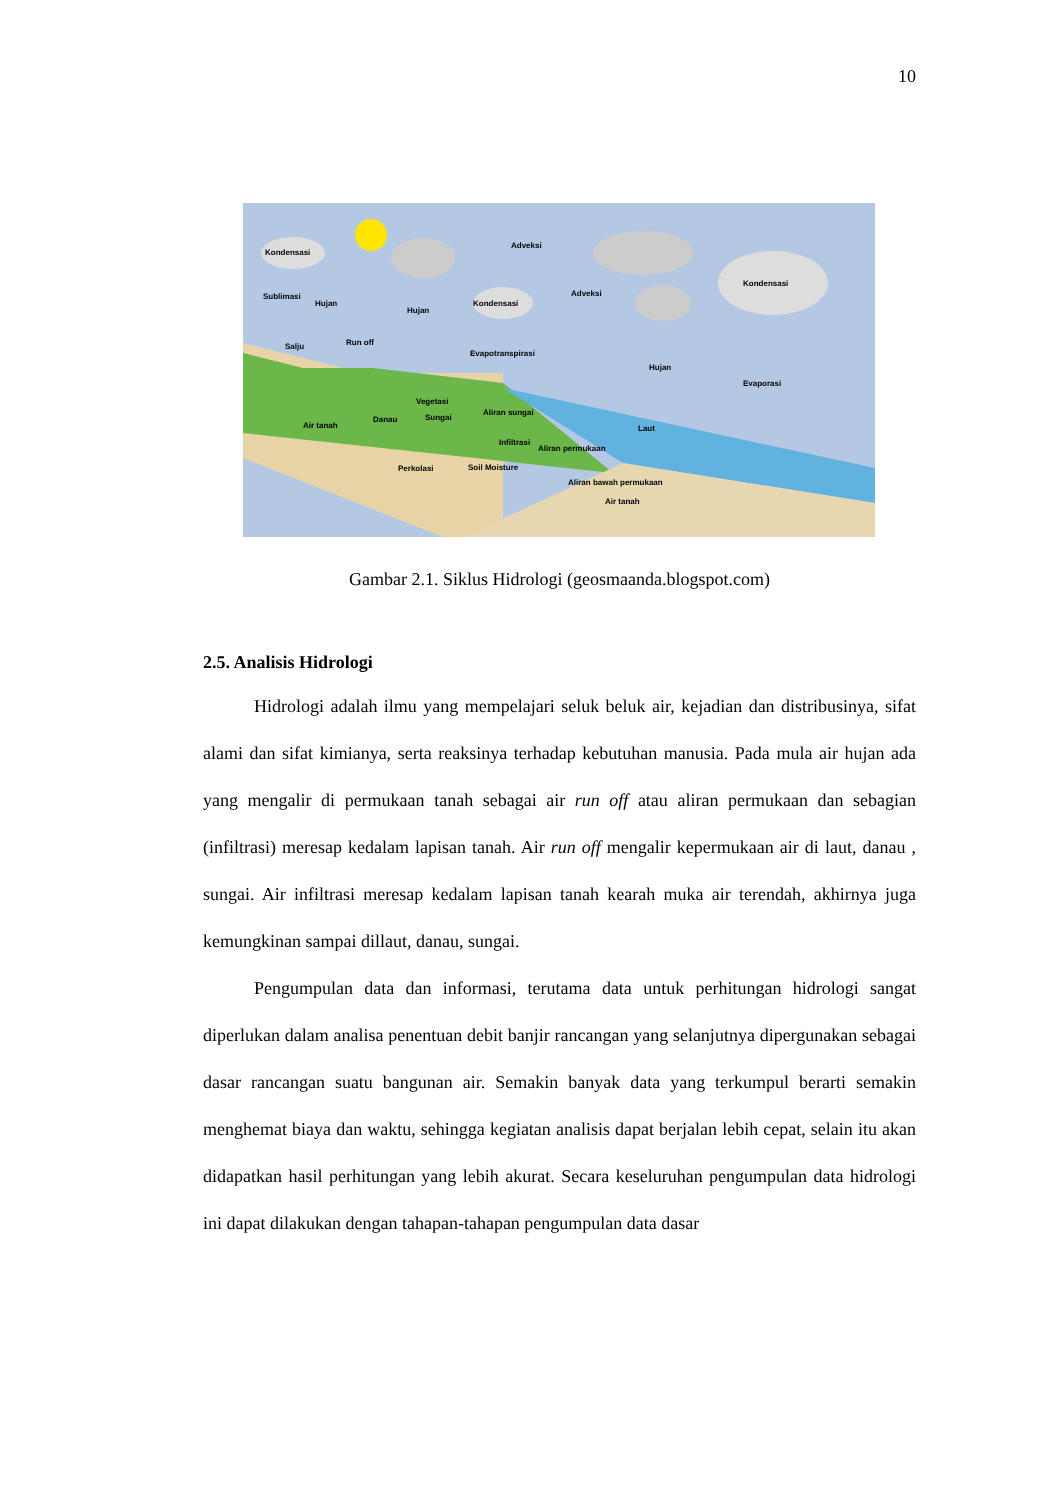10
Kondensasi
Adveksi
Adveksi
Kondensasi
Kondensasi
Sublimasi
Hujan
Hujan
Salju
Run off
Evapotranspirasi
Hujan
Evaporasi
Vegetasi
Aliran sungai
Sungai
Danau
Laut
Air tanah
Infiltrasi
Aliran permukaan
Perkolasi
Soil Moisture
Aliran bawah permukaan
Air tanah
Gambar 2.1. Siklus Hidrologi (geosmaanda.blogspot.com)
2.5. Analisis Hidrologi
Hidrologi adalah ilmu yang mempelajari seluk beluk air, kejadian dan distribusinya, sifat alami dan sifat kimianya, serta reaksinya terhadap kebutuhan manusia. Pada mula air hujan ada yang mengalir di permukaan tanah sebagai air run off atau aliran permukaan dan sebagian (infiltrasi) meresap kedalam lapisan tanah. Air run off mengalir kepermukaan air di laut, danau , sungai. Air infiltrasi meresap kedalam lapisan tanah kearah muka air terendah, akhirnya juga kemungkinan sampai dillaut, danau, sungai.
Pengumpulan data dan informasi, terutama data untuk perhitungan hidrologi sangat diperlukan dalam analisa penentuan debit banjir rancangan yang selanjutnya dipergunakan sebagai dasar rancangan suatu bangunan air. Semakin banyak data yang terkumpul berarti semakin menghemat biaya dan waktu, sehingga kegiatan analisis dapat berjalan lebih cepat, selain itu akan didapatkan hasil perhitungan yang lebih akurat. Secara keseluruhan pengumpulan data hidrologi ini dapat dilakukan dengan tahapan-tahapan pengumpulan data dasar